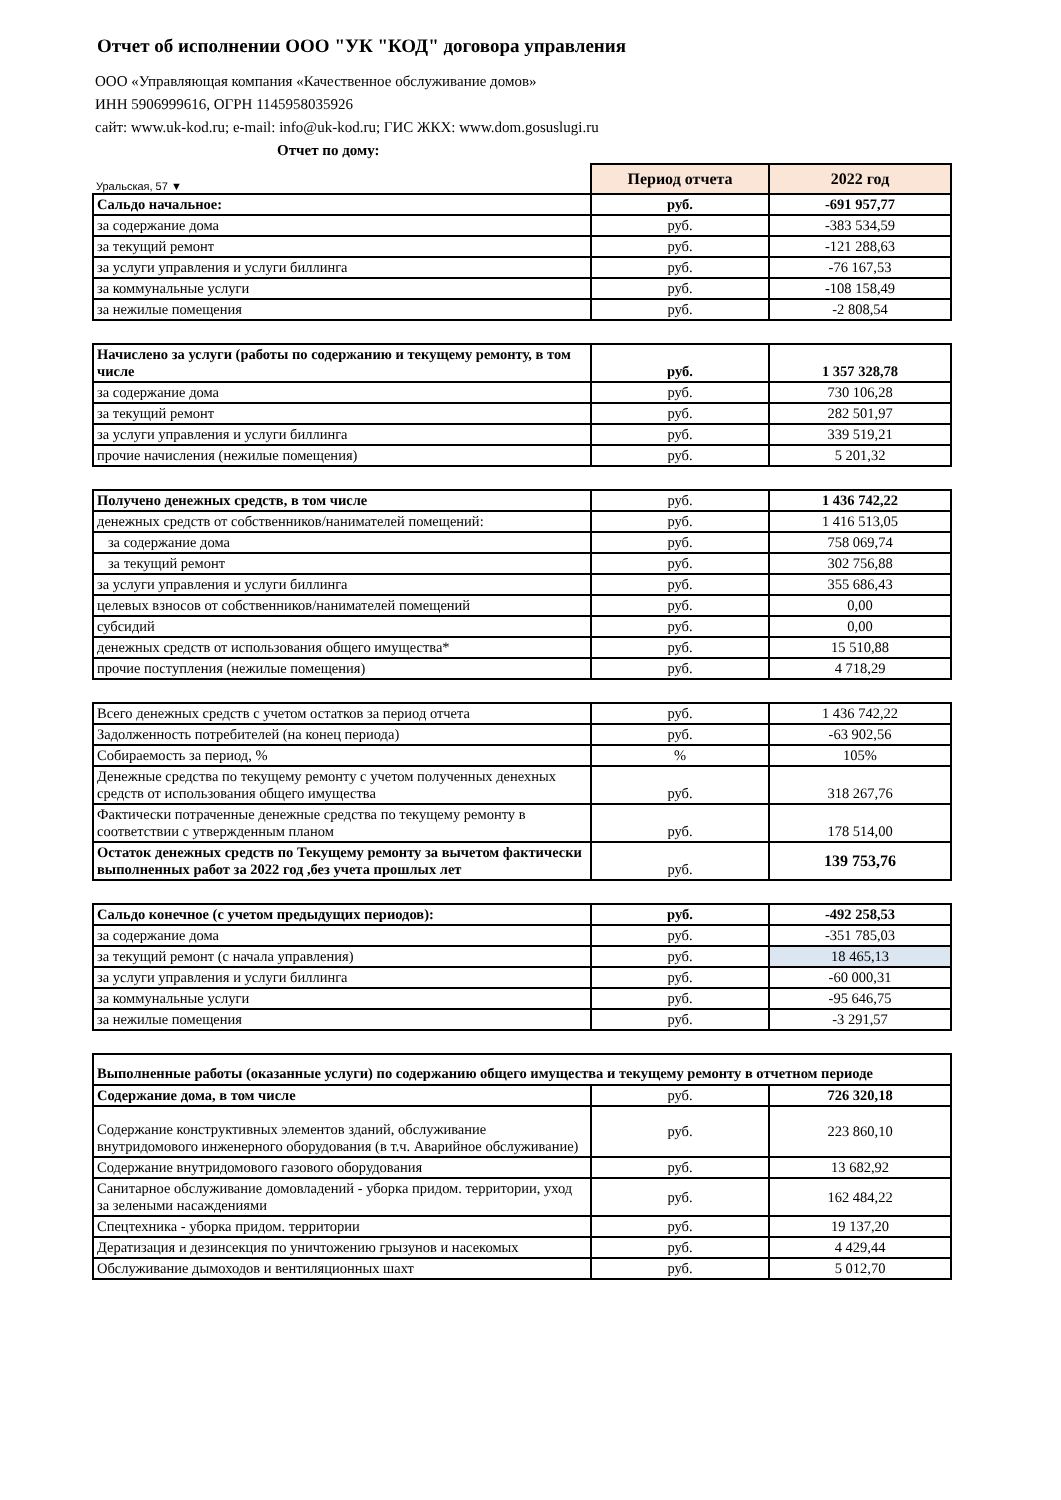Отчет об исполнении ООО "УК "КОД" договора управления
ООО «Управляющая компания «Качественное обслуживание домов»
ИНН 5906999616, ОГРН 1145958035926
сайт: www.uk-kod.ru; e-mail: info@uk-kod.ru; ГИС ЖКХ: www.dom.gosuslugi.ru
Отчет по дому:
| Уральская, 57 ▼ | Период отчета | 2022 год |
| Сальдо начальное: | руб. | -691 957,77 |
| за содержание дома | руб. | -383 534,59 |
| за текущий ремонт | руб. | -121 288,63 |
| за услуги управления и услуги биллинга | руб. | -76 167,53 |
| за коммунальные услуги | руб. | -108 158,49 |
| за нежилые помещения | руб. | -2 808,54 |
| Начислено за услуги (работы по содержанию и текущему ремонту, в том числе | руб. | 1 357 328,78 |
| за содержание дома | руб. | 730 106,28 |
| за текущий ремонт | руб. | 282 501,97 |
| за услуги управления и услуги биллинга | руб. | 339 519,21 |
| прочие начисления (нежилые помещения) | руб. | 5 201,32 |
| Получено денежных средств, в том числе | руб. | 1 436 742,22 |
| денежных средств от собственников/нанимателей помещений: | руб. | 1 416 513,05 |
| за содержание дома | руб. | 758 069,74 |
| за текущий ремонт | руб. | 302 756,88 |
| за услуги управления и услуги биллинга | руб. | 355 686,43 |
| целевых взносов от собственников/нанимателей помещений | руб. | 0,00 |
| субсидий | руб. | 0,00 |
| денежных средств от использования общего имущества* | руб. | 15 510,88 |
| прочие поступления (нежилые помещения) | руб. | 4 718,29 |
| Всего денежных средств с учетом остатков за период отчета | руб. | 1 436 742,22 |
| Задолженность потребителей (на конец периода) | руб. | -63 902,56 |
| Собираемость за период, % | % | 105% |
| Денежные средства по текущему ремонту с учетом полученных денехных средств от использования общего имущества | руб. | 318 267,76 |
| Фактически потраченные денежные средства по текущему ремонту в соответствии с утвержденным планом | руб. | 178 514,00 |
| Остаток денежных средств по Текущему ремонту за вычетом фактически выполненных работ за 2022 год ,без учета прошлых лет | руб. | 139 753,76 |
| Сальдо конечное (с учетом предыдущих периодов): | руб. | -492 258,53 |
| за содержание дома | руб. | -351 785,03 |
| за текущий ремонт (с начала управления) | руб. | 18 465,13 |
| за услуги управления и услуги биллинга | руб. | -60 000,31 |
| за коммунальные услуги | руб. | -95 646,75 |
| за нежилые помещения | руб. | -3 291,57 |
| Выполненные работы (оказанные услуги) по содержанию общего имущества и текущему ремонту в отчетном периоде | | |
| Содержание дома, в том числе | руб. | 726 320,18 |
| Содержание конструктивных элементов зданий, обслуживание внутридомового инженерного оборудования (в т.ч. Аварийное обслуживание) | руб. | 223 860,10 |
| Содержание внутридомового газового оборудования | руб. | 13 682,92 |
| Санитарное обслуживание домовладений - уборка придом. территории, уход за зелеными насаждениями | руб. | 162 484,22 |
| Спецтехника - уборка придом. территории | руб. | 19 137,20 |
| Дератизация и дезинсекция по уничтожению грызунов и насекомых | руб. | 4 429,44 |
| Обслуживание дымоходов и вентиляционных шахт | руб. | 5 012,70 |